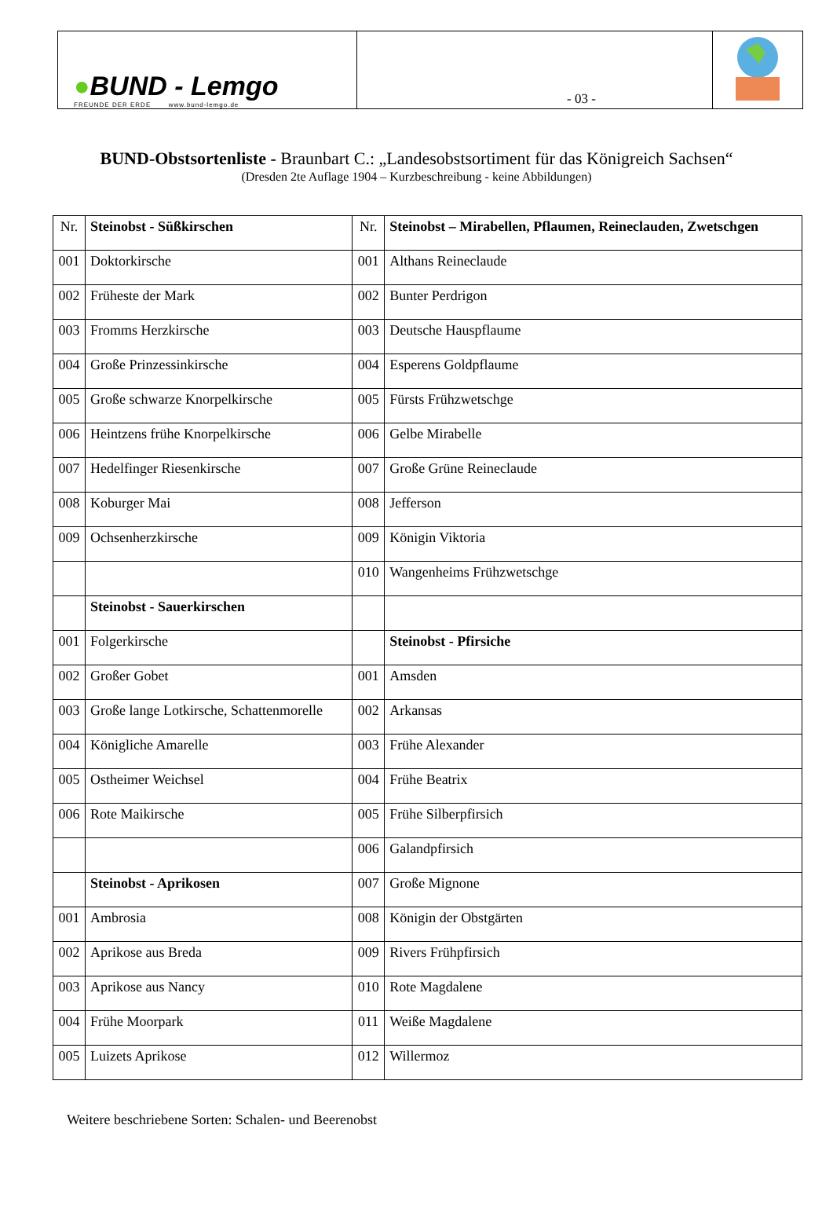| ● BUND - Lemgo FREUNDE DER ERDE www.bund-lemgo.de | - 03 - | |
BUND-Obstsortenliste - Braunbart C.: „Landesobstsortiment für das Königreich Sachsen“
(Dresden 2te Auflage 1904 – Kurzbeschreibung - keine Abbildungen)
| Nr. | Steinobst - Süßkirschen | Nr. | Steinobst – Mirabellen, Pflaumen, Reineclauden, Zwetschgen |
| --- | --- | --- | --- |
| 001 | Doktorkirsche | 001 | Althans Reineclaude |
| 002 | Früheste der Mark | 002 | Bunter Perdrigon |
| 003 | Fromms Herzkirsche | 003 | Deutsche Hauspflaume |
| 004 | Große Prinzessinkirsche | 004 | Esperens Goldpflaume |
| 005 | Große schwarze Knorpelkirsche | 005 | Fürsts Frühzwetschge |
| 006 | Heintzens frühe Knorpelkirsche | 006 | Gelbe Mirabelle |
| 007 | Hedelfinger Riesenkirsche | 007 | Große Grüne Reineclaude |
| 008 | Koburger Mai | 008 | Jefferson |
| 009 | Ochsenherzkirsche | 009 | Königin Viktoria |
| | | 010 | Wangenheims Frühzwetschge |
| | Steinobst - Sauerkirschen | | |
| 001 | Folgerkirsche | | Steinobst - Pfirsiche |
| 002 | Großer Gobet | 001 | Amsden |
| 003 | Große lange Lotkirsche, Schattenmorelle | 002 | Arkansas |
| 004 | Königliche Amarelle | 003 | Frühe Alexander |
| 005 | Ostheimer Weichsel | 004 | Frühe Beatrix |
| 006 | Rote Maikirsche | 005 | Frühe Silberpfirsich |
| | | 006 | Galandpfirsich |
| | Steinobst - Aprikosen | 007 | Große Mignone |
| 001 | Ambrosia | 008 | Königin der Obstgärten |
| 002 | Aprikose aus Breda | 009 | Rivers Frühpfirsich |
| 003 | Aprikose aus Nancy | 010 | Rote Magdalene |
| 004 | Frühe Moorpark | 011 | Weiße Magdalene |
| 005 | Luizets Aprikose | 012 | Willermoz |
Weitere beschriebene Sorten: Schalen- und Beerenobst